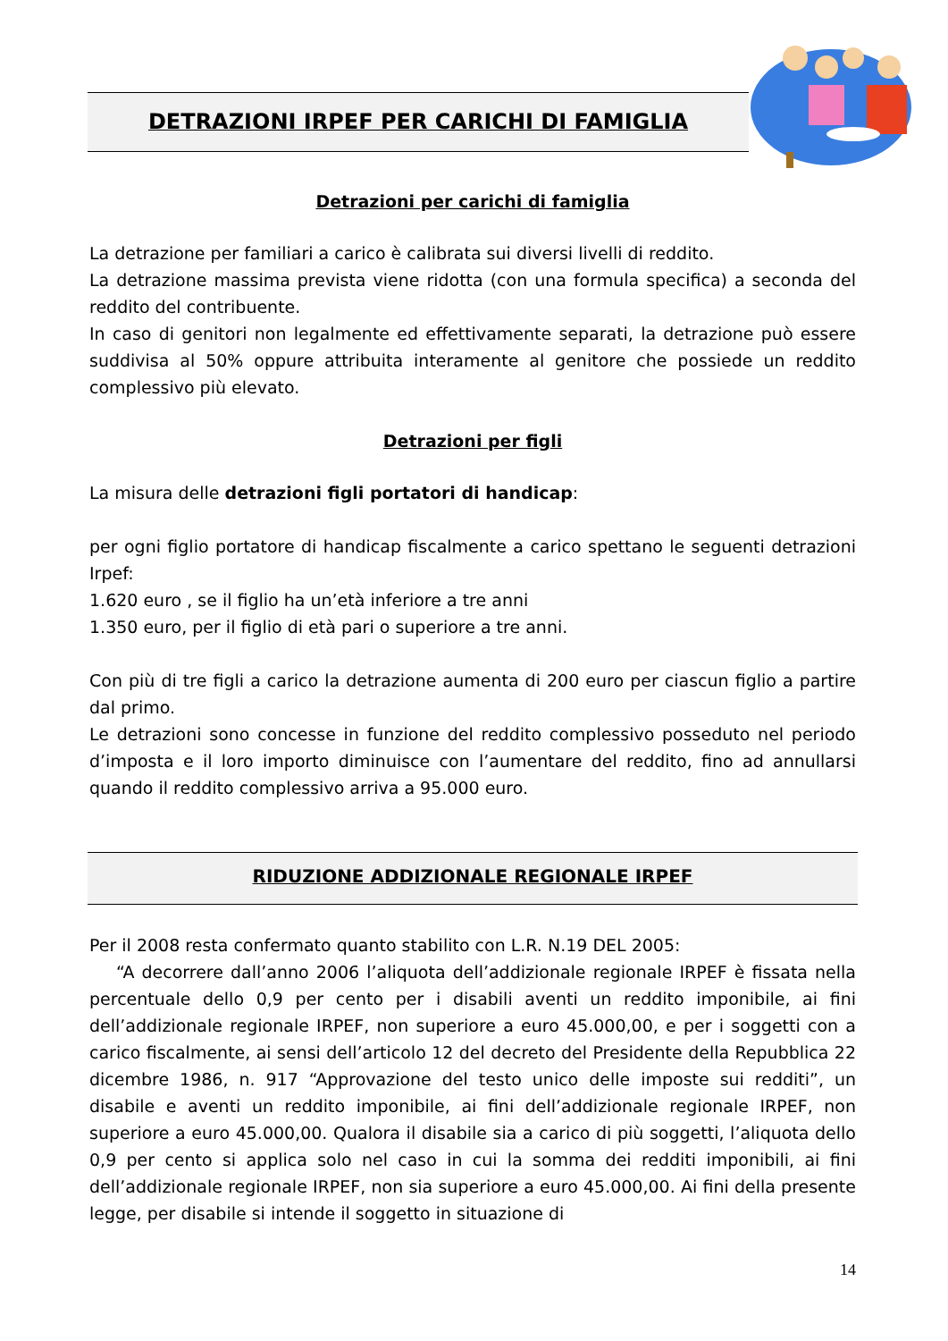DETRAZIONI IRPEF PER CARICHI DI FAMIGLIA
Detrazioni per carichi di famiglia
La detrazione per familiari a carico è calibrata sui diversi livelli di reddito.
La detrazione massima prevista viene ridotta (con una formula specifica) a seconda del reddito del contribuente.
In caso di genitori non legalmente ed effettivamente separati, la detrazione può essere suddivisa al 50% oppure attribuita interamente al genitore che possiede un reddito complessivo più elevato.
Detrazioni per figli
La misura delle detrazioni figli portatori di handicap:
per ogni figlio portatore di handicap fiscalmente a carico spettano le seguenti detrazioni Irpef:
1.620 euro , se il figlio ha un’età inferiore a tre anni
1.350 euro, per il figlio di età pari o superiore a tre anni.
Con più di tre figli a carico la detrazione aumenta di 200 euro per ciascun figlio a partire dal primo.
Le detrazioni sono concesse in funzione del reddito complessivo posseduto nel periodo d’imposta e il loro importo diminuisce con l’aumentare del reddito, fino ad annullarsi quando il reddito complessivo arriva a 95.000 euro.
RIDUZIONE ADDIZIONALE REGIONALE IRPEF
Per il 2008 resta confermato quanto stabilito con L.R. N.19 DEL 2005:
“A decorrere dall’anno 2006 l’aliquota dell’addizionale regionale IRPEF è fissata nella percentuale dello 0,9 per cento per i disabili aventi un reddito imponibile, ai fini dell’addizionale regionale IRPEF, non superiore a euro 45.000,00, e per i soggetti con a carico fiscalmente, ai sensi dell’articolo 12 del decreto del Presidente della Repubblica 22 dicembre 1986, n. 917 “Approvazione del testo unico delle imposte sui redditi”, un disabile e aventi un reddito imponibile, ai fini dell’addizionale regionale IRPEF, non superiore a euro 45.000,00. Qualora il disabile sia a carico di più soggetti, l’aliquota dello 0,9 per cento si applica solo nel caso in cui la somma dei redditi imponibili, ai fini dell’addizionale regionale IRPEF, non sia superiore a euro 45.000,00. Ai fini della presente legge, per disabile si intende il soggetto in situazione di
14